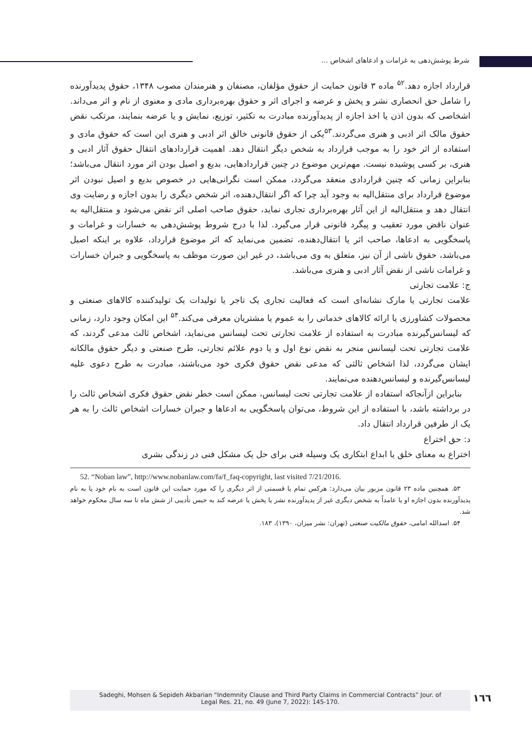شرط پوشش‌دهی به غرامات و ادعاهای اشخاص ...
قرارداد اجازه دهد.<sup>۵۲</sup> ماده ۳ قانون حمایت از حقوق مؤلفان، مصنفان و هنرمندان مصوب ۱۳۴۸، حقوق پدیدآورنده را شامل حق انحصاری نشر و پخش و عرضه و اجرای اثر و حقوق بهره‌برداری مادی و معنوی از نام و اثر می‌داند. اشخاصی که بدون اذن یا اخذ اجازه از پدیدآورنده مبادرت به تکثیر، توزیع، نمایش و یا عرضه بنمایند، مرتکب نقض حقوق مالک اثر ادبی و هنری می‌گردند.<sup>۵۳</sup>یکی از حقوق قانونی خالق اثر ادبی و هنری این است که حقوق مادی و استفاده از اثر خود را به موجب قرارداد به شخص دیگر انتقال دهد. اهمیت قراردادهای انتقال حقوق آثار ادبی و هنری، بر کسی پوشیده نیست. مهم‌ترین موضوع در چنین قراردادهایی، بدیع و اصیل بودن اثر مورد انتقال می‌باشد؛ بنابراین زمانی که چنین قراردادی منعقد می‌گردد، ممکن است نگرانی‌هایی در خصوص بدیع و اصیل نبودن اثر موضوع قرارداد برای منتقل‌الیه به وجود آید چرا که اگر انتقال‌دهنده، اثر شخص دیگری را بدون اجازه و رضایت وی انتقال دهد و منتقل‌الیه از این آثار بهره‌برداری تجاری نماید، حقوق صاحب اصلی اثر نقض می‌شود و منتقل‌الیه به عنوان ناقض مورد تعقیب و پیگرد قانونی قرار می‌گیرد. لذا با درج شروط پوشش‌دهی به خسارات و غرامات و پاسخگویی به ادعاها، صاحب اثر یا انتقال‌دهنده، تضمین می‌نماید که اثر موضوع قرارداد، علاوه بر اینکه اصیل می‌باشد، حقوق ناشی از آن نیز، متعلق به وی می‌باشد، در غیر این صورت موظف به پاسخگویی و جبران خسارات و غرامات ناشی از نقض آثار ادبی و هنری می‌باشد.
ج: علامت تجارتی
علامت تجارتی یا مارک نشانه‌ای است که فعالیت تجاری یک تاجر یا تولیدات یک تولیدکننده کالاهای صنعتی و محصولات کشاورزی یا ارائه کالاهای خدماتی را به عموم یا مشتریان معرفی می‌کند.<sup>۵۴</sup> این امکان وجود دارد، زمانی که لیسانس‌گیرنده مبادرت به استفاده از علامت تجارتی تحت لیسانس می‌نماید، اشخاص ثالث مدعی گردند، که علامت تجارتی تحت لیسانس منجر به نقض نوع اول و یا دوم علائم تجارتی، طرح صنعتی و دیگر حقوق مالکانه ایشان می‌گردد، لذا اشخاص ثالثی که مدعی نقض حقوق فکری خود می‌باشند، مبادرت به طرح دعوی علیه لیسانس‌گیرنده و لیسانس‌دهنده می‌نمایند.
بنابراین ازآنجاکه استفاده از علامت تجارتی تحت لیسانس، ممکن است خطر نقض حقوق فکری اشخاص ثالث را در برداشته باشد، با استفاده از این شروط، می‌توان پاسخگویی به ادعاها و جبران خسارات اشخاص ثالث را به هر یک از طرفین قرارداد انتقال داد.
د: حق اختراع
اختراع به معنای خلق یا ابداع ابتکاری یک وسیله فنی برای حل یک مشکل فنی در زندگی بشری
52. “Noban law”, http://www.nobanlaw.com/fa/f_faq-copyright, last visited 7/21/2016.
۵۳. همچنین ماده ۲۳ قانون مزبور بیان می‌دارد: هرکس تمام یا قسمتی از اثر دیگری را که مورد حمایت این قانون است به نام خود یا به نام پدیدآورنده بدون اجازه او یا عامداً به شخص دیگری غیر از پدیدآورنده نشر یا پخش یا عرضه کند به حبس تأدیبی از شش ماه تا سه سال محکوم خواهد شد.
۵۴. اسدالله امامی، حقوق مالکیت صنعتی (تهران: نشر میزان، ۱۳۹۰)، ۱۸۳.
١٦٦
Sadeghi, Mohsen & Sepideh Akbarian “Indemnity Clause and Third Party Claims in Commercial Contracts” Jour. of
Legal Res. 21, no. 49 (June 7, 2022): 145-170.